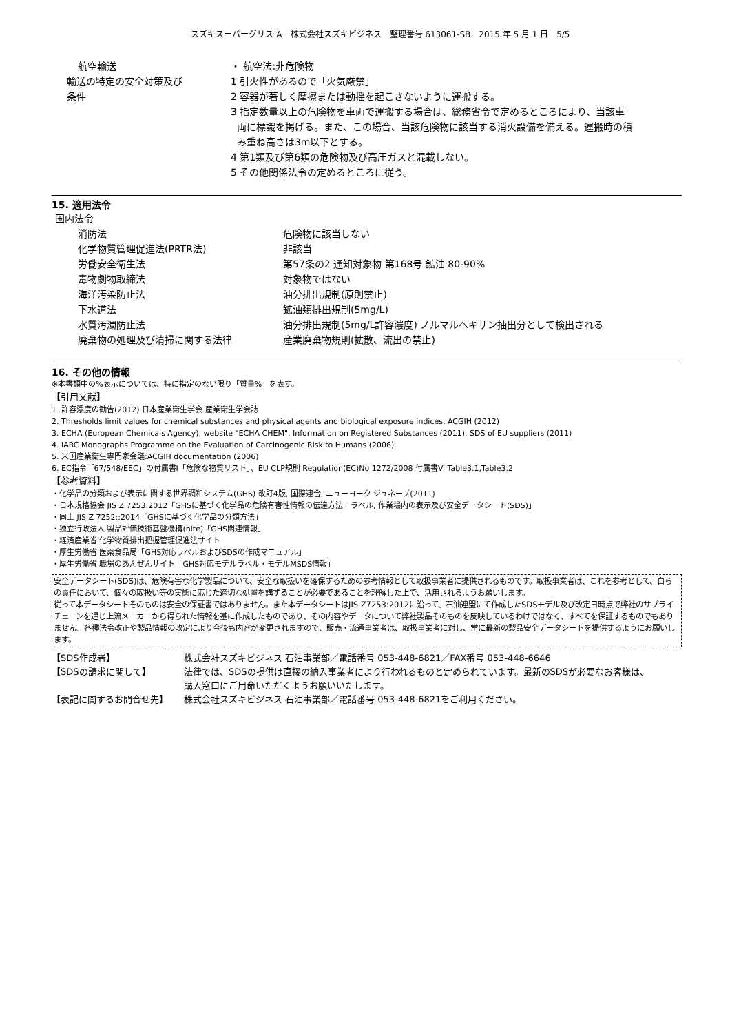スズキスーパーグリス A　株式会社スズキビジネス　整理番号 613061-SB　2015 年 5 月 1 日　5/5
| 航空輸送 | ・ 航空法:非危険物 |
| 輸送の特定の安全対策及び 条件 | 1 引火性があるので「火気厳禁」 2 容器が著しく摩擦または動揺を起こさないように運搬する。 3 指定数量以上の危険物を車両で運搬する場合は、総務省令で定めるところにより、当該車 両に標識を掲げる。また、この場合、当該危険物に該当する消火設備を備える。運搬時の積 み重ね高さは3m以下とする。 4 第1類及び第6類の危険物及び高圧ガスと混載しない。 5 その他関係法令の定めるところに従う。 |
15. 適用法令
国内法令
| 消防法 | 危険物に該当しない |
| 化学物質管理促進法(PRTR法) | 非該当 |
| 労働安全衛生法 | 第57条の2 通知対象物 第168号 鉱油 80-90% |
| 毒物劇物取締法 | 対象物ではない |
| 海洋汚染防止法 | 油分排出規制(原則禁止) |
| 下水道法 | 鉱油類排出規制(5mg/L) |
| 水質汚濁防止法 | 油分排出規制(5mg/L許容濃度) ノルマルへキサン抽出分として検出される |
| 廃棄物の処理及び清掃に関する法律 | 産業廃棄物規則(拡散、流出の禁止) |
16. その他の情報
※本書類中の%表示については、特に指定のない限り「質量%」を表す。
【引用文献】
1. 許容濃度の勧告(2012) 日本産業衛生学会 産業衛生学会誌
2. Thresholds limit values for chemical substances and physical agents and biological exposure indices, ACGIH (2012)
3. ECHA (European Chemicals Agency), website "ECHA CHEM", Information on Registered Substances (2011). SDS of EU suppliers (2011)
4. IARC Monographs Programme on the Evaluation of Carcinogenic Risk to Humans (2006)
5. 米国産業衛生専門家会議:ACGIH documentation (2006)
6. EC指令「67/548/EEC」の付属書Ⅰ「危険な物質リスト」、EU CLP規則 Regulation(EC)No 1272/2008 付属書Ⅵ Table3.1,Table3.2
【参考資料】
・化学品の分類および表示に関する世界調和システム(GHS) 改訂4版, 国際連合, ニューヨーク ジュネーブ(2011)
・日本規格協会 JIS Z 7253:2012「GHSに基づく化学品の危険有害性情報の伝達方法－ラベル, 作業場内の表示及び安全データシート(SDS)」
・同上 JIS Z 7252::2014「GHSに基づく化学品の分類方法」
・独立行政法人 製品評価技術基盤機構(nite)「GHS関連情報」
・経済産業省 化学物質排出把握管理促進法サイト
・厚生労働省 医薬食品局「GHS対応ラベルおよびSDSの作成マニュアル」
・厚生労働省 職場のあんぜんサイト「GHS対応モデルラベル・モデルMSDS情報」
安全データシート(SDS)は、危険有害な化学製品について、安全な取扱いを確保するための参考情報として取扱事業者に提供されるものです。取扱事業者は、これを参考として、自らの責任において、個々の取扱い等の実態に応じた適切な処置を講ずることが必要であることを理解した上で、活用されるようお願いします。
従って本データシートそのものは安全の保証書ではありません。また本データシートはJIS Z7253:2012に沿って、石油連盟にて作成したSDSモデル及び改定日時点で弊社のサプライチェーンを通じ上流メーカーから得られた情報を基に作成したものであり、その内容やデータについて弊社製品そのものを反映しているわけではなく、すべてを保証するものでもありません。各種法令改正や製品情報の改定により今後も内容が変更されますので、販売・流通事業者は、取扱事業者に対し、常に最新の製品安全データシートを提供するようにお願いします。
| 【SDS作成者】 | 株式会社スズキビジネス 石油事業部／電話番号 053-448-6821／FAX番号 053-448-6646 |
| 【SDSの請求に関して】 | 法律では、SDSの提供は直接の納入事業者により行われるものと定められています。最新のSDSが必要なお客様は、 購入窓口にご用命いただくようお願いいたします。 |
| 【表記に関するお問合せ先】 | 株式会社スズキビジネス 石油事業部／電話番号 053-448-6821をご利用ください。 |